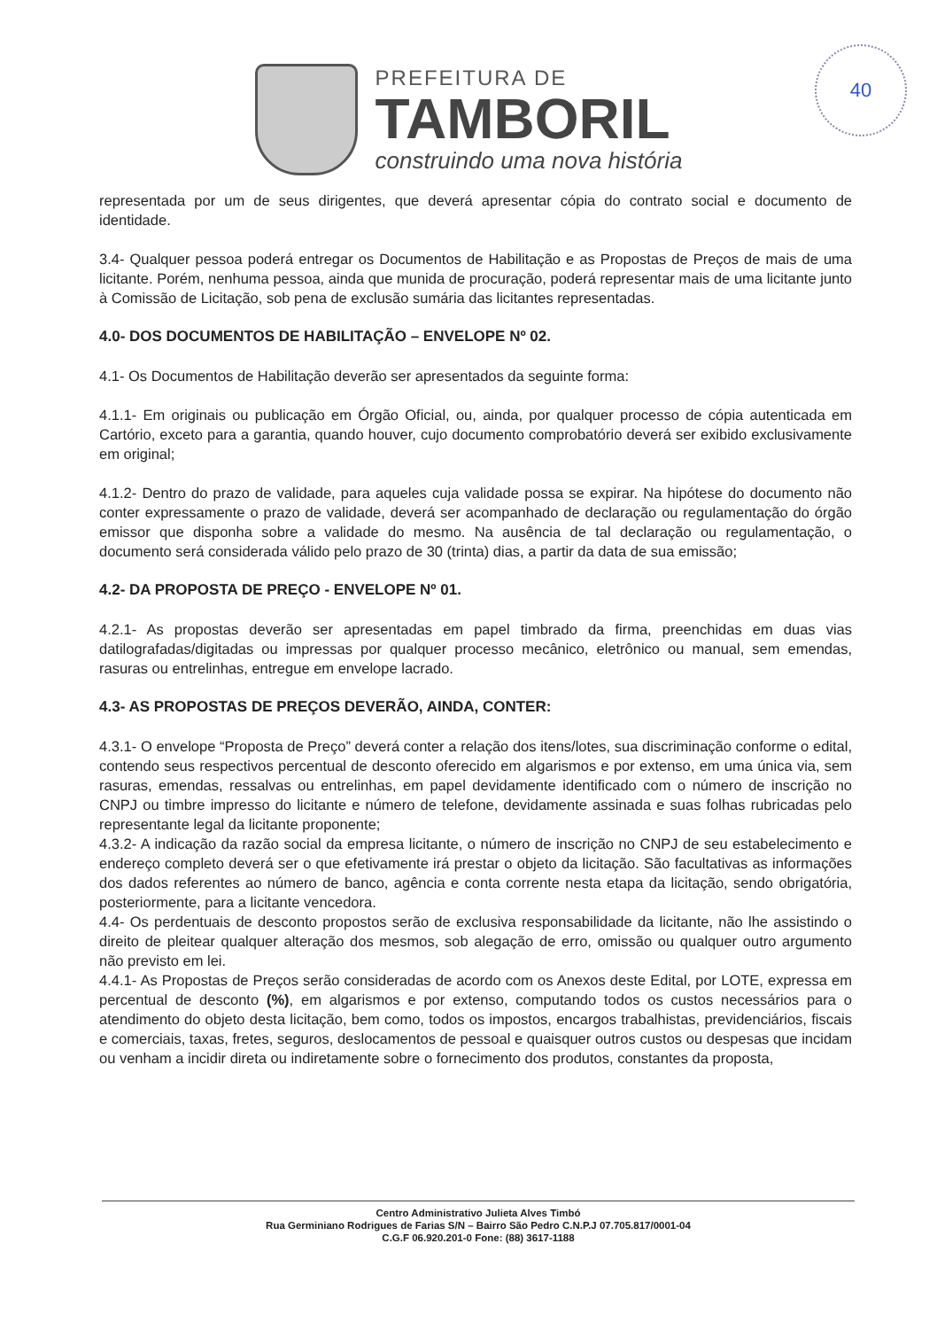40
PREFEITURA DE
TAMBORIL
construindo uma nova história
representada por um de seus dirigentes, que deverá apresentar cópia do contrato social e documento de identidade.
3.4- Qualquer pessoa poderá entregar os Documentos de Habilitação e as Propostas de Preços de mais de uma licitante. Porém, nenhuma pessoa, ainda que munida de procuração, poderá representar mais de uma licitante junto à Comissão de Licitação, sob pena de exclusão sumária das licitantes representadas.
4.0- DOS DOCUMENTOS DE HABILITAÇÃO – ENVELOPE Nº 02.
4.1- Os Documentos de Habilitação deverão ser apresentados da seguinte forma:
4.1.1- Em originais ou publicação em Órgão Oficial, ou, ainda, por qualquer processo de cópia autenticada em Cartório, exceto para a garantia, quando houver, cujo documento comprobatório deverá ser exibido exclusivamente em original;
4.1.2- Dentro do prazo de validade, para aqueles cuja validade possa se expirar. Na hipótese do documento não conter expressamente o prazo de validade, deverá ser acompanhado de declaração ou regulamentação do órgão emissor que disponha sobre a validade do mesmo. Na ausência de tal declaração ou regulamentação, o documento será considerada válido pelo prazo de 30 (trinta) dias, a partir da data de sua emissão;
4.2- DA PROPOSTA DE PREÇO - ENVELOPE Nº 01.
4.2.1- As propostas deverão ser apresentadas em papel timbrado da firma, preenchidas em duas vias datilografadas/digitadas ou impressas por qualquer processo mecânico, eletrônico ou manual, sem emendas, rasuras ou entrelinhas, entregue em envelope lacrado.
4.3- AS PROPOSTAS DE PREÇOS DEVERÃO, AINDA, CONTER:
4.3.1- O envelope “Proposta de Preço” deverá conter a relação dos itens/lotes, sua discriminação conforme o edital, contendo seus respectivos percentual de desconto oferecido em algarismos e por extenso, em uma única via, sem rasuras, emendas, ressalvas ou entrelinhas, em papel devidamente identificado com o número de inscrição no CNPJ ou timbre impresso do licitante e número de telefone, devidamente assinada e suas folhas rubricadas pelo representante legal da licitante proponente;
4.3.2- A indicação da razão social da empresa licitante, o número de inscrição no CNPJ de seu estabelecimento e endereço completo deverá ser o que efetivamente irá prestar o objeto da licitação. São facultativas as informações dos dados referentes ao número de banco, agência e conta corrente nesta etapa da licitação, sendo obrigatória, posteriormente, para a licitante vencedora.
4.4- Os perdentuais de desconto propostos serão de exclusiva responsabilidade da licitante, não lhe assistindo o direito de pleitear qualquer alteração dos mesmos, sob alegação de erro, omissão ou qualquer outro argumento não previsto em lei.
4.4.1- As Propostas de Preços serão consideradas de acordo com os Anexos deste Edital, por LOTE, expressa em percentual de desconto (%), em algarismos e por extenso, computando todos os custos necessários para o atendimento do objeto desta licitação, bem como, todos os impostos, encargos trabalhistas, previdenciários, fiscais e comerciais, taxas, fretes, seguros, deslocamentos de pessoal e quaisquer outros custos ou despesas que incidam ou venham a incidir direta ou indiretamente sobre o fornecimento dos produtos, constantes da proposta,
Centro Administrativo Julieta Alves Timbó
Rua Germiniano Rodrigues de Farias S/N – Bairro São Pedro C.N.P.J 07.705.817/0001-04
C.G.F 06.920.201-0 Fone: (88) 3617-1188